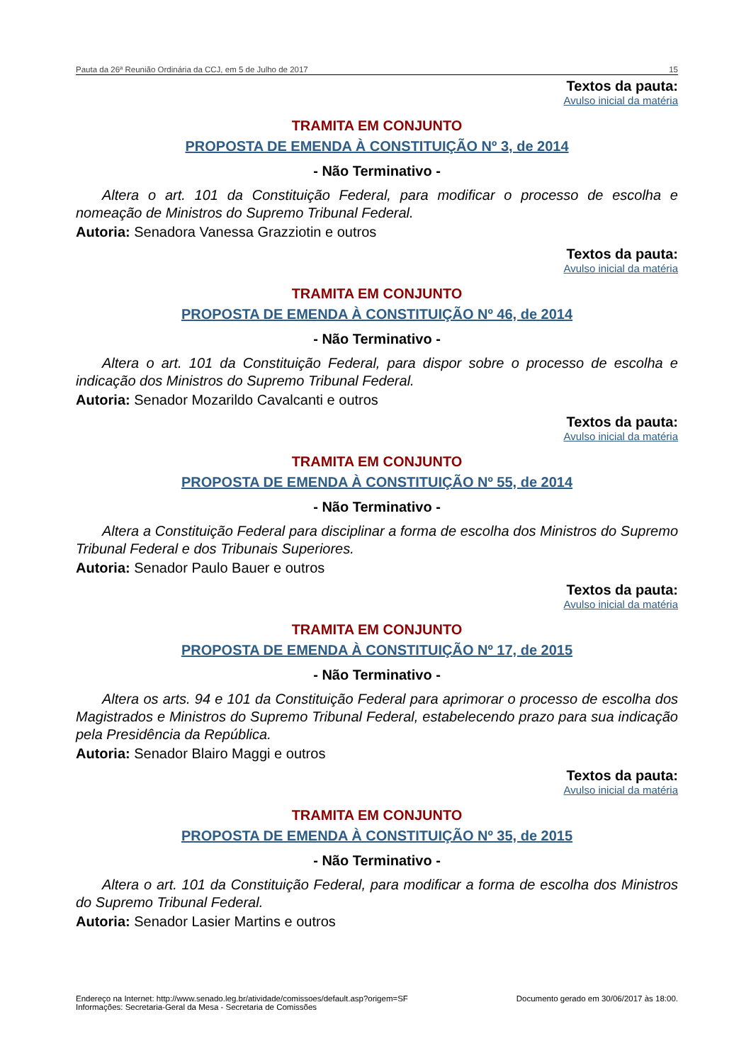Pauta da 26ª Reunião Ordinária da CCJ, em 5 de Julho de 2017 15
Textos da pauta:
Avulso inicial da matéria
TRAMITA EM CONJUNTO
PROPOSTA DE EMENDA À CONSTITUIÇÃO Nº 3, de 2014
- Não Terminativo -
Altera o art. 101 da Constituição Federal, para modificar o processo de escolha e nomeação de Ministros do Supremo Tribunal Federal.
Autoria: Senadora Vanessa Grazziotin e outros
Textos da pauta:
Avulso inicial da matéria
TRAMITA EM CONJUNTO
PROPOSTA DE EMENDA À CONSTITUIÇÃO Nº 46, de 2014
- Não Terminativo -
Altera o art. 101 da Constituição Federal, para dispor sobre o processo de escolha e indicação dos Ministros do Supremo Tribunal Federal.
Autoria: Senador Mozarildo Cavalcanti e outros
Textos da pauta:
Avulso inicial da matéria
TRAMITA EM CONJUNTO
PROPOSTA DE EMENDA À CONSTITUIÇÃO Nº 55, de 2014
- Não Terminativo -
Altera a Constituição Federal para disciplinar a forma de escolha dos Ministros do Supremo Tribunal Federal e dos Tribunais Superiores.
Autoria: Senador Paulo Bauer e outros
Textos da pauta:
Avulso inicial da matéria
TRAMITA EM CONJUNTO
PROPOSTA DE EMENDA À CONSTITUIÇÃO Nº 17, de 2015
- Não Terminativo -
Altera os arts. 94 e 101 da Constituição Federal para aprimorar o processo de escolha dos Magistrados e Ministros do Supremo Tribunal Federal, estabelecendo prazo para sua indicação pela Presidência da República.
Autoria: Senador Blairo Maggi e outros
Textos da pauta:
Avulso inicial da matéria
TRAMITA EM CONJUNTO
PROPOSTA DE EMENDA À CONSTITUIÇÃO Nº 35, de 2015
- Não Terminativo -
Altera o art. 101 da Constituição Federal, para modificar a forma de escolha dos Ministros do Supremo Tribunal Federal.
Autoria: Senador Lasier Martins e outros
Endereço na Internet: http://www.senado.leg.br/atividade/comissoes/default.asp?origem=SF
Informações: Secretaria-Geral da Mesa - Secretaria de Comissões
Documento gerado em 30/06/2017 às 18:00.